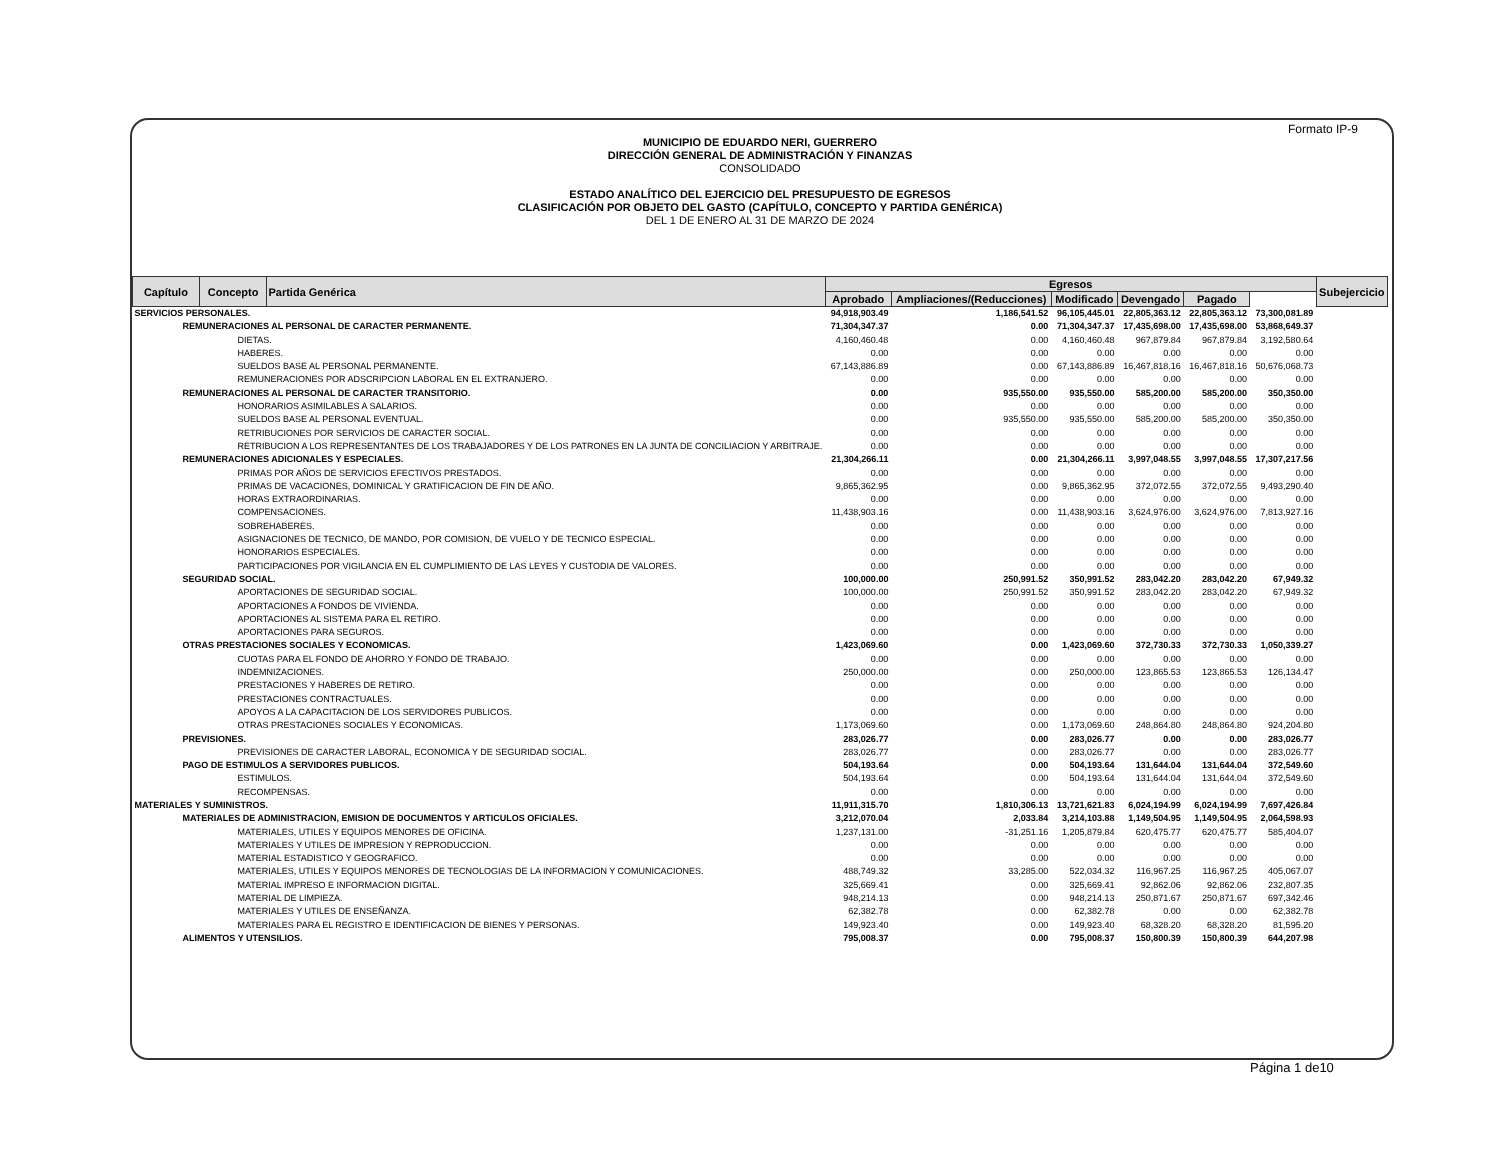Formato IP-9
MUNICIPIO DE EDUARDO NERI, GUERRERO
DIRECCIÓN GENERAL DE ADMINISTRACIÓN Y FINANZAS
CONSOLIDADO
ESTADO ANALÍTICO DEL EJERCICIO DEL PRESUPUESTO DE EGRESOS
CLASIFICACIÓN POR OBJETO DEL GASTO (CAPÍTULO, CONCEPTO Y PARTIDA GENÉRICA)
DEL 1 DE ENERO AL 31 DE MARZO DE 2024
| Capítulo | Concepto | Partida Genérica | Egresos | | | | | | Subejercicio |
| --- | --- | --- | --- | --- | --- | --- | --- | --- | --- |
| | | | Aprobado | Ampliaciones/(Reducciones) | Modificado | Devengado | Pagado | | |
| SERVICIOS PERSONALES. | | | 94,918,903.49 | 1,186,541.52 | 96,105,445.01 | 22,805,363.12 | 22,805,363.12 | 73,300,081.89 | |
| REMUNERACIONES AL PERSONAL DE CARACTER PERMANENTE. | | | 71,304,347.37 | 0.00 | 71,304,347.37 | 17,435,698.00 | 17,435,698.00 | 53,868,649.37 | |
| DIETAS. | | | 4,160,460.48 | 0.00 | 4,160,460.48 | 967,879.84 | 967,879.84 | 3,192,580.64 | |
| HABERES. | | | 0.00 | 0.00 | 0.00 | 0.00 | 0.00 | 0.00 | |
| SUELDOS BASE AL PERSONAL PERMANENTE. | | | 67,143,886.89 | 0.00 | 67,143,886.89 | 16,467,818.16 | 16,467,818.16 | 50,676,068.73 | |
| REMUNERACIONES POR ADSCRIPCION LABORAL EN EL EXTRANJERO. | | | 0.00 | 0.00 | 0.00 | 0.00 | 0.00 | 0.00 | |
| REMUNERACIONES AL PERSONAL DE CARACTER TRANSITORIO. | | | 0.00 | 935,550.00 | 935,550.00 | 585,200.00 | 585,200.00 | 350,350.00 | |
| HONORARIOS ASIMILABLES A SALARIOS. | | | 0.00 | 0.00 | 0.00 | 0.00 | 0.00 | 0.00 | |
| SUELDOS BASE AL PERSONAL EVENTUAL. | | | 0.00 | 935,550.00 | 935,550.00 | 585,200.00 | 585,200.00 | 350,350.00 | |
| RETRIBUCIONES POR SERVICIOS DE CARACTER SOCIAL. | | | 0.00 | 0.00 | 0.00 | 0.00 | 0.00 | 0.00 | |
| RETRIBUCION A LOS REPRESENTANTES DE LOS TRABAJADORES Y DE LOS PATRONES EN LA JUNTA DE CONCILIACION Y ARBITRAJE. | | | 0.00 | 0.00 | 0.00 | 0.00 | 0.00 | 0.00 | |
| REMUNERACIONES ADICIONALES Y ESPECIALES. | | | 21,304,266.11 | 0.00 | 21,304,266.11 | 3,997,048.55 | 3,997,048.55 | 17,307,217.56 | |
| PRIMAS POR AÑOS DE SERVICIOS EFECTIVOS PRESTADOS. | | | 0.00 | 0.00 | 0.00 | 0.00 | 0.00 | 0.00 | |
| PRIMAS DE VACACIONES, DOMINICAL Y GRATIFICACION DE FIN DE AÑO. | | | 9,865,362.95 | 0.00 | 9,865,362.95 | 372,072.55 | 372,072.55 | 9,493,290.40 | |
| HORAS EXTRAORDINARIAS. | | | 0.00 | 0.00 | 0.00 | 0.00 | 0.00 | 0.00 | |
| COMPENSACIONES. | | | 11,438,903.16 | 0.00 | 11,438,903.16 | 3,624,976.00 | 3,624,976.00 | 7,813,927.16 | |
| SOBREHABERES. | | | 0.00 | 0.00 | 0.00 | 0.00 | 0.00 | 0.00 | |
| ASIGNACIONES DE TECNICO, DE MANDO, POR COMISION, DE VUELO Y DE TECNICO ESPECIAL. | | | 0.00 | 0.00 | 0.00 | 0.00 | 0.00 | 0.00 | |
| HONORARIOS ESPECIALES. | | | 0.00 | 0.00 | 0.00 | 0.00 | 0.00 | 0.00 | |
| PARTICIPACIONES POR VIGILANCIA EN EL CUMPLIMIENTO DE LAS LEYES Y CUSTODIA DE VALORES. | | | 0.00 | 0.00 | 0.00 | 0.00 | 0.00 | 0.00 | |
| SEGURIDAD SOCIAL. | | | 100,000.00 | 250,991.52 | 350,991.52 | 283,042.20 | 283,042.20 | 67,949.32 | |
| APORTACIONES DE SEGURIDAD SOCIAL. | | | 100,000.00 | 250,991.52 | 350,991.52 | 283,042.20 | 283,042.20 | 67,949.32 | |
| APORTACIONES A FONDOS DE VIVIENDA. | | | 0.00 | 0.00 | 0.00 | 0.00 | 0.00 | 0.00 | |
| APORTACIONES AL SISTEMA PARA EL RETIRO. | | | 0.00 | 0.00 | 0.00 | 0.00 | 0.00 | 0.00 | |
| APORTACIONES PARA SEGUROS. | | | 0.00 | 0.00 | 0.00 | 0.00 | 0.00 | 0.00 | |
| OTRAS PRESTACIONES SOCIALES Y ECONOMICAS. | | | 1,423,069.60 | 0.00 | 1,423,069.60 | 372,730.33 | 372,730.33 | 1,050,339.27 | |
| CUOTAS PARA EL FONDO DE AHORRO Y FONDO DE TRABAJO. | | | 0.00 | 0.00 | 0.00 | 0.00 | 0.00 | 0.00 | |
| INDEMNIZACIONES. | | | 250,000.00 | 0.00 | 250,000.00 | 123,865.53 | 123,865.53 | 126,134.47 | |
| PRESTACIONES Y HABERES DE RETIRO. | | | 0.00 | 0.00 | 0.00 | 0.00 | 0.00 | 0.00 | |
| PRESTACIONES CONTRACTUALES. | | | 0.00 | 0.00 | 0.00 | 0.00 | 0.00 | 0.00 | |
| APOYOS A LA CAPACITACION DE LOS SERVIDORES PUBLICOS. | | | 0.00 | 0.00 | 0.00 | 0.00 | 0.00 | 0.00 | |
| OTRAS PRESTACIONES SOCIALES Y ECONOMICAS. | | | 1,173,069.60 | 0.00 | 1,173,069.60 | 248,864.80 | 248,864.80 | 924,204.80 | |
| PREVISIONES. | | | 283,026.77 | 0.00 | 283,026.77 | 0.00 | 0.00 | 283,026.77 | |
| PREVISIONES DE CARACTER LABORAL, ECONOMICA Y DE SEGURIDAD SOCIAL. | | | 283,026.77 | 0.00 | 283,026.77 | 0.00 | 0.00 | 283,026.77 | |
| PAGO DE ESTIMULOS A SERVIDORES PUBLICOS. | | | 504,193.64 | 0.00 | 504,193.64 | 131,644.04 | 131,644.04 | 372,549.60 | |
| ESTIMULOS. | | | 504,193.64 | 0.00 | 504,193.64 | 131,644.04 | 131,644.04 | 372,549.60 | |
| RECOMPENSAS. | | | 0.00 | 0.00 | 0.00 | 0.00 | 0.00 | 0.00 | |
| MATERIALES Y SUMINISTROS. | | | 11,911,315.70 | 1,810,306.13 | 13,721,621.83 | 6,024,194.99 | 6,024,194.99 | 7,697,426.84 | |
| MATERIALES DE ADMINISTRACION, EMISION DE DOCUMENTOS Y ARTICULOS OFICIALES. | | | 3,212,070.04 | 2,033.84 | 3,214,103.88 | 1,149,504.95 | 1,149,504.95 | 2,064,598.93 | |
| MATERIALES, UTILES Y EQUIPOS MENORES DE OFICINA. | | | 1,237,131.00 | -31,251.16 | 1,205,879.84 | 620,475.77 | 620,475.77 | 585,404.07 | |
| MATERIALES Y UTILES DE IMPRESION Y REPRODUCCION. | | | 0.00 | 0.00 | 0.00 | 0.00 | 0.00 | 0.00 | |
| MATERIAL ESTADISTICO Y GEOGRAFICO. | | | 0.00 | 0.00 | 0.00 | 0.00 | 0.00 | 0.00 | |
| MATERIALES, UTILES Y EQUIPOS MENORES DE TECNOLOGIAS DE LA INFORMACION Y COMUNICACIONES. | | | 488,749.32 | 33,285.00 | 522,034.32 | 116,967.25 | 116,967.25 | 405,067.07 | |
| MATERIAL IMPRESO E INFORMACION DIGITAL. | | | 325,669.41 | 0.00 | 325,669.41 | 92,862.06 | 92,862.06 | 232,807.35 | |
| MATERIAL DE LIMPIEZA. | | | 948,214.13 | 0.00 | 948,214.13 | 250,871.67 | 250,871.67 | 697,342.46 | |
| MATERIALES Y UTILES DE ENSEÑANZA. | | | 62,382.78 | 0.00 | 62,382.78 | 0.00 | 0.00 | 62,382.78 | |
| MATERIALES PARA EL REGISTRO E IDENTIFICACION DE BIENES Y PERSONAS. | | | 149,923.40 | 0.00 | 149,923.40 | 68,328.20 | 68,328.20 | 81,595.20 | |
| ALIMENTOS Y UTENSILIOS. | | | 795,008.37 | 0.00 | 795,008.37 | 150,800.39 | 150,800.39 | 644,207.98 | |
Página 1 de10